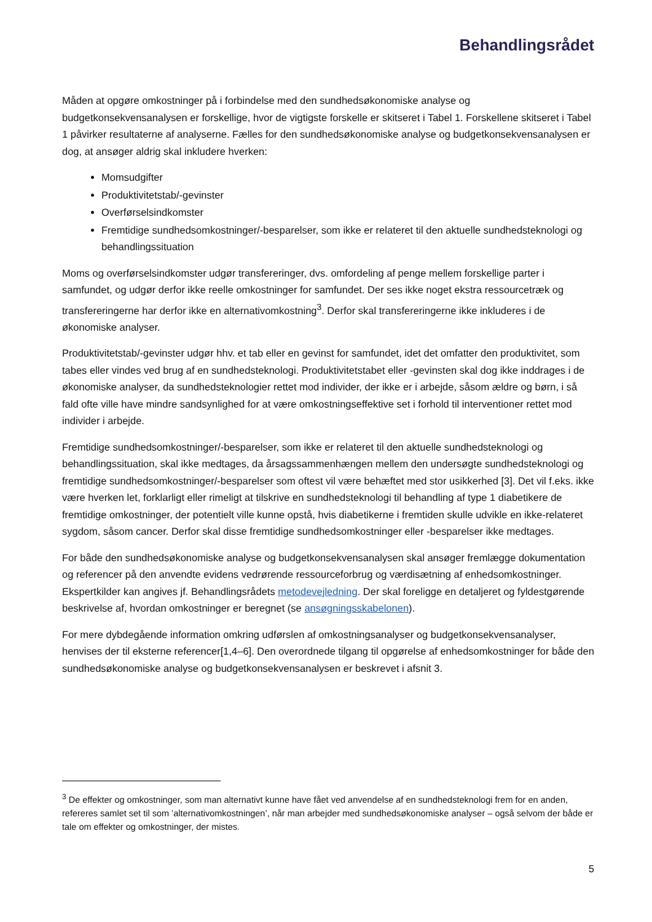Behandlingsrådet
Måden at opgøre omkostninger på i forbindelse med den sundhedsøkonomiske analyse og budgetkonsekvensanalysen er forskellige, hvor de vigtigste forskelle er skitseret i Tabel 1. Forskellene skitseret i Tabel 1 påvirker resultaterne af analyserne. Fælles for den sundhedsøkonomiske analyse og budgetkonsekvensanalysen er dog, at ansøger aldrig skal inkludere hverken:
Momsudgifter
Produktivitetstab/-gevinster
Overførselsindkomster
Fremtidige sundhedsomkostninger/-besparelser, som ikke er relateret til den aktuelle sundhedsteknologi og behandlingssituation
Moms og overførselsindkomster udgør transfereringer, dvs. omfordeling af penge mellem forskellige parter i samfundet, og udgør derfor ikke reelle omkostninger for samfundet. Der ses ikke noget ekstra ressourcetræk og transfereringerne har derfor ikke en alternativomkostning<sup>3</sup>. Derfor skal transfereringerne ikke inkluderes i de økonomiske analyser.
Produktivitetstab/-gevinster udgør hhv. et tab eller en gevinst for samfundet, idet det omfatter den produktivitet, som tabes eller vindes ved brug af en sundhedsteknologi. Produktivitetstabet eller -gevinsten skal dog ikke inddrages i de økonomiske analyser, da sundhedsteknologier rettet mod individer, der ikke er i arbejde, såsom ældre og børn, i så fald ofte ville have mindre sandsynlighed for at være omkostningseffektive set i forhold til interventioner rettet mod individer i arbejde.
Fremtidige sundhedsomkostninger/-besparelser, som ikke er relateret til den aktuelle sundhedsteknologi og behandlingssituation, skal ikke medtages, da årsagssammenhængen mellem den undersøgte sundhedsteknologi og fremtidige sundhedsomkostninger/-besparelser som oftest vil være behæftet med stor usikkerhed [3]. Det vil f.eks. ikke være hverken let, forklarligt eller rimeligt at tilskrive en sundhedsteknologi til behandling af type 1 diabetikere de fremtidige omkostninger, der potentielt ville kunne opstå, hvis diabetikerne i fremtiden skulle udvikle en ikke-relateret sygdom, såsom cancer. Derfor skal disse fremtidige sundhedsomkostninger eller -besparelser ikke medtages.
For både den sundhedsøkonomiske analyse og budgetkonsekvensanalysen skal ansøger fremlægge dokumentation og referencer på den anvendte evidens vedrørende ressourceforbrug og værdisætning af enhedsomkostninger. Ekspertkilder kan angives jf. Behandlingsrådets metodevejledning. Der skal foreligge en detaljeret og fyldestgørende beskrivelse af, hvordan omkostninger er beregnet (se ansøgningsskabelonen).
For mere dybdegående information omkring udførslen af omkostningsanalyser og budgetkonsekvensanalyser, henvises der til eksterne referencer[1,4–6]. Den overordnede tilgang til opgørelse af enhedsomkostninger for både den sundhedsøkonomiske analyse og budgetkonsekvensanalysen er beskrevet i afsnit 3.
<sup>3</sup> De effekter og omkostninger, som man alternativt kunne have fået ved anvendelse af en sundhedsteknologi frem for en anden, refereres samlet set til som ’alternativomkostningen’, når man arbejder med sundhedsøkonomiske analyser – også selvom der både er tale om effekter og omkostninger, der mistes.
5